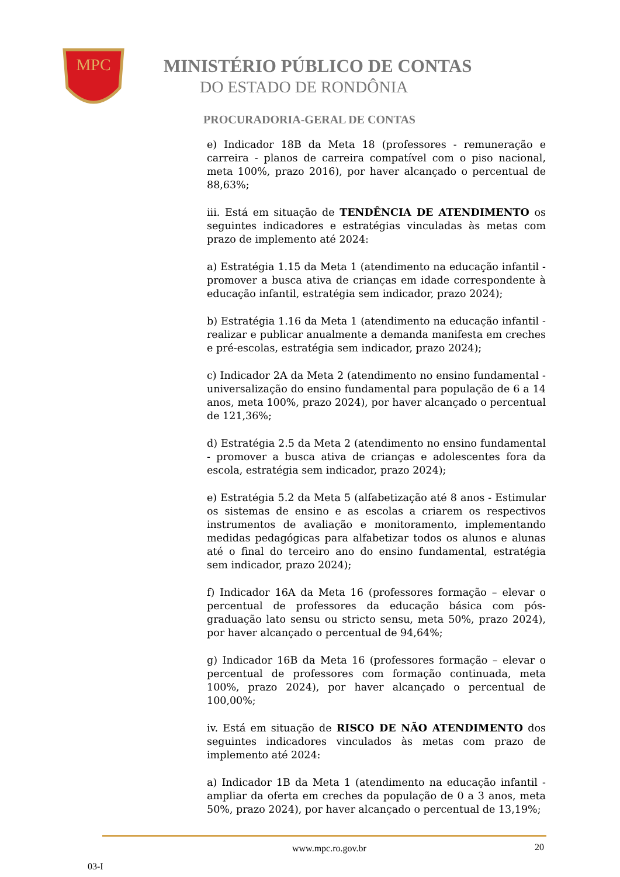MPC
MINISTÉRIO PÚBLICO DE CONTAS
DO ESTADO DE RONDÔNIA
PROCURADORIA-GERAL DE CONTAS
e) Indicador 18B da Meta 18 (professores - remuneração e carreira - planos de carreira compatível com o piso nacional, meta 100%, prazo 2016), por haver alcançado o percentual de 88,63%;
iii. Está em situação de TENDÊNCIA DE ATENDIMENTO os seguintes indicadores e estratégias vinculadas às metas com prazo de implemento até 2024:
a) Estratégia 1.15 da Meta 1 (atendimento na educação infantil - promover a busca ativa de crianças em idade correspondente à educação infantil, estratégia sem indicador, prazo 2024);
b) Estratégia 1.16 da Meta 1 (atendimento na educação infantil - realizar e publicar anualmente a demanda manifesta em creches e pré-escolas, estratégia sem indicador, prazo 2024);
c) Indicador 2A da Meta 2 (atendimento no ensino fundamental - universalização do ensino fundamental para população de 6 a 14 anos, meta 100%, prazo 2024), por haver alcançado o percentual de 121,36%;
d) Estratégia 2.5 da Meta 2 (atendimento no ensino fundamental - promover a busca ativa de crianças e adolescentes fora da escola, estratégia sem indicador, prazo 2024);
e) Estratégia 5.2 da Meta 5 (alfabetização até 8 anos - Estimular os sistemas de ensino e as escolas a criarem os respectivos instrumentos de avaliação e monitoramento, implementando medidas pedagógicas para alfabetizar todos os alunos e alunas até o final do terceiro ano do ensino fundamental, estratégia sem indicador, prazo 2024);
f) Indicador 16A da Meta 16 (professores formação – elevar o percentual de professores da educação básica com pós-graduação lato sensu ou stricto sensu, meta 50%, prazo 2024), por haver alcançado o percentual de 94,64%;
g) Indicador 16B da Meta 16 (professores formação – elevar o percentual de professores com formação continuada, meta 100%, prazo 2024), por haver alcançado o percentual de 100,00%;
iv. Está em situação de RISCO DE NÃO ATENDIMENTO dos seguintes indicadores vinculados às metas com prazo de implemento até 2024:
a) Indicador 1B da Meta 1 (atendimento na educação infantil - ampliar da oferta em creches da população de 0 a 3 anos, meta 50%, prazo 2024), por haver alcançado o percentual de 13,19%;
www.mpc.ro.gov.br 20
03-I